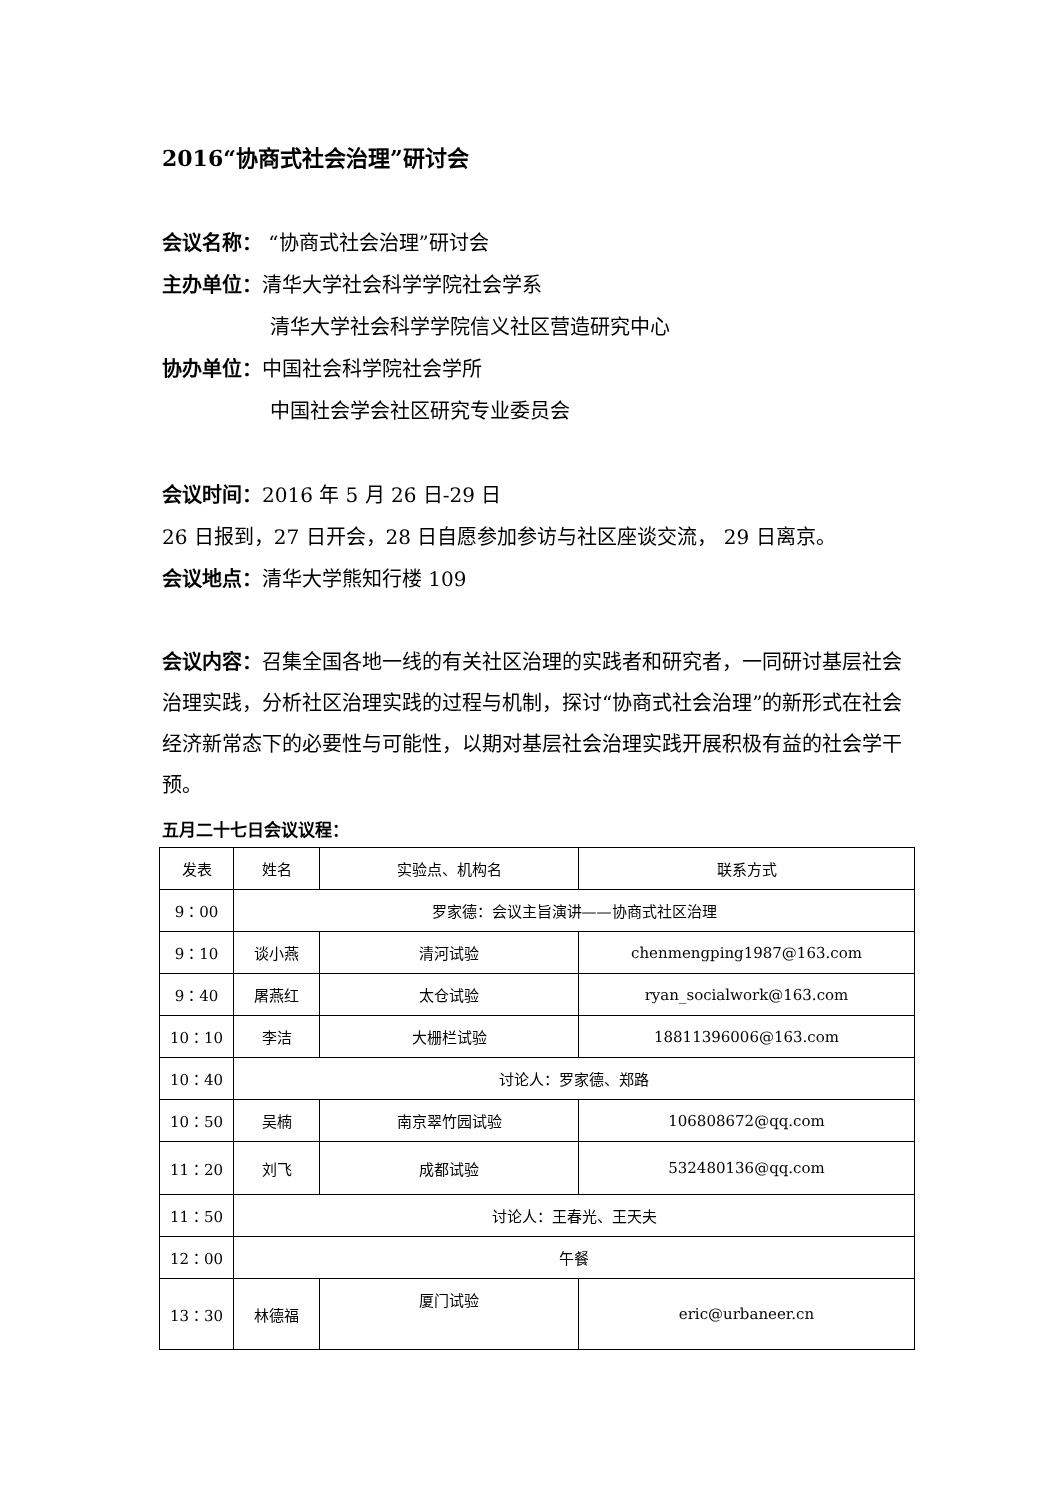2016“协商式社会治理”研讨会
会议名称： “协商式社会治理”研讨会
主办单位：清华大学社会科学学院社会学系
清华大学社会科学学院信义社区营造研究中心
协办单位：中国社会科学院社会学所
中国社会学会社区研究专业委员会
会议时间：2016 年 5 月 26 日-29 日
26 日报到，27 日开会，28 日自愿参加参访与社区座谈交流， 29 日离京。
会议地点：清华大学熊知行楼 109
会议内容：召集全国各地一线的有关社区治理的实践者和研究者，一同研讨基层社会治理实践，分析社区治理实践的过程与机制，探讨“协商式社会治理”的新形式在社会经济新常态下的必要性与可能性，以期对基层社会治理实践开展积极有益的社会学干预。
五月二十七日会议议程：
| 发表 | 姓名 | 实验点、机构名 | 联系方式 |
| 9：00 | 罗家德：会议主旨演讲——协商式社区治理 | | |
| 9：10 | 谈小燕 | 清河试验 | chenmengping1987@163.com |
| 9：40 | 屠燕红 | 太仓试验 | ryan_socialwork@163.com |
| 10：10 | 李洁 | 大栅栏试验 | 18811396006@163.com |
| 10：40 | 讨论人：罗家德、郑路 | | |
| 10：50 | 吴楠 | 南京翠竹园试验 | 106808672@qq.com |
| 11：20 | 刘飞 | 成都试验 | 532480136@qq.com |
| 11：50 | 讨论人：王春光、王天夫 | | |
| 12：00 | 午餐 | | |
| 13：30 | 林德福 | 厦门试验 | eric@urbaneer.cn |